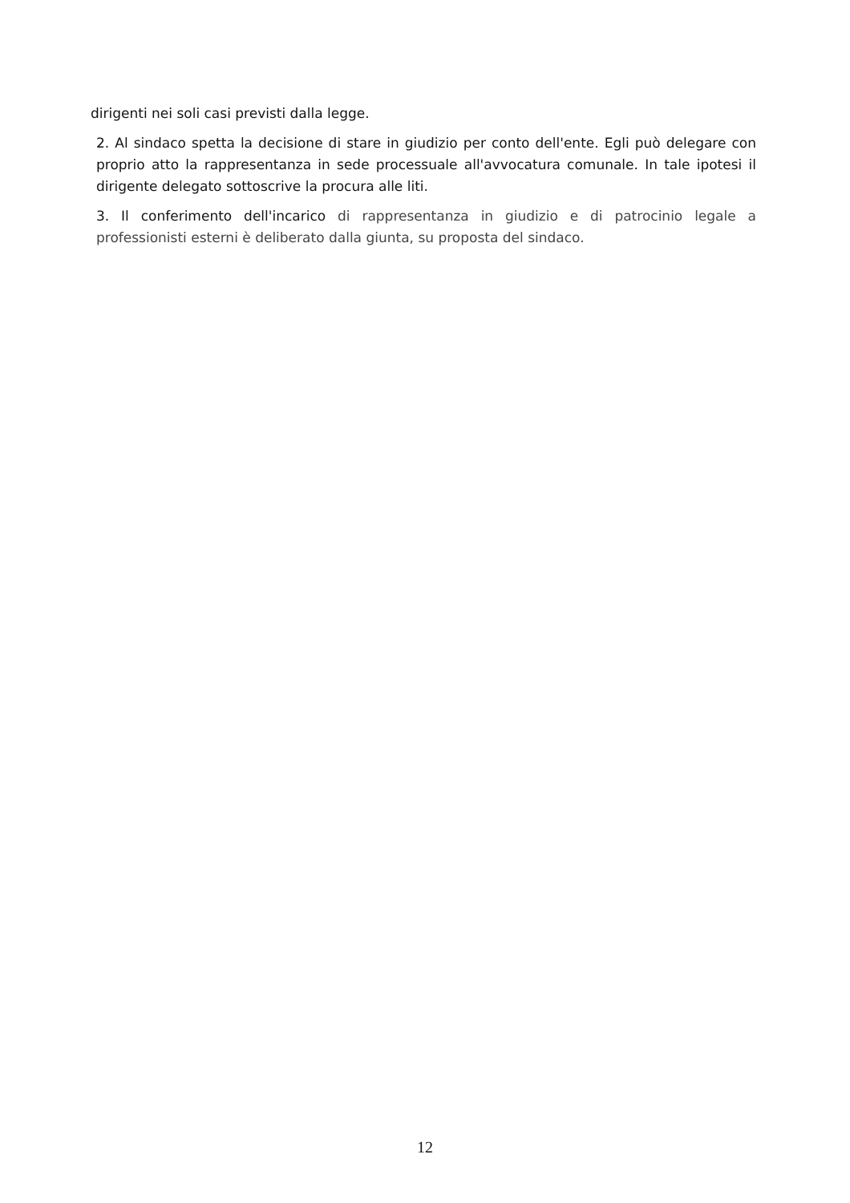dirigenti nei soli casi previsti dalla legge.
2. Al sindaco spetta la decisione di stare in giudizio per conto dell'ente. Egli può delegare con proprio atto la rappresentanza in sede processuale all'avvocatura comunale. In tale ipotesi il dirigente delegato sottoscrive la procura alle liti.
3. Il conferimento dell'incarico di rappresentanza in giudizio e di patrocinio legale a professionisti esterni è deliberato dalla giunta, su proposta del sindaco.
12